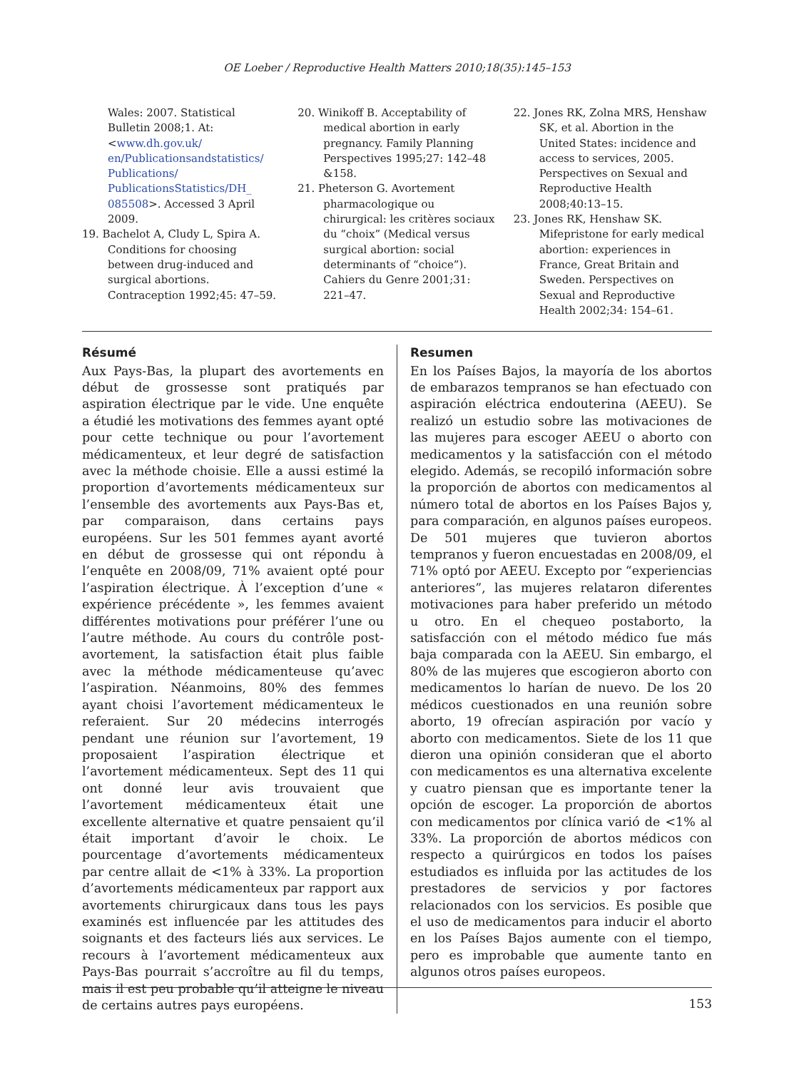OE Loeber / Reproductive Health Matters 2010;18(35):145–153
Wales: 2007. Statistical Bulletin 2008;1. At: <www.dh.gov.uk/ en/Publicationsandstatistics/ Publications/ PublicationsStatistics/DH_ 085508>. Accessed 3 April 2009.
19. Bachelot A, Cludy L, Spira A. Conditions for choosing between drug-induced and surgical abortions. Contraception 1992;45: 47–59.
20. Winikoff B. Acceptability of medical abortion in early pregnancy. Family Planning Perspectives 1995;27: 142–48 &158.
21. Pheterson G. Avortement pharmacologique ou chirurgical: les critères sociaux du “choix” (Medical versus surgical abortion: social determinants of “choice”). Cahiers du Genre 2001;31: 221–47.
22. Jones RK, Zolna MRS, Henshaw SK, et al. Abortion in the United States: incidence and access to services, 2005. Perspectives on Sexual and Reproductive Health 2008;40:13–15.
23. Jones RK, Henshaw SK. Mifepristone for early medical abortion: experiences in France, Great Britain and Sweden. Perspectives on Sexual and Reproductive Health 2002;34: 154–61.
Résumé
Aux Pays-Bas, la plupart des avortements en début de grossesse sont pratiqués par aspiration électrique par le vide. Une enquête a étudié les motivations des femmes ayant opté pour cette technique ou pour l’avortement médicamenteux, et leur degré de satisfaction avec la méthode choisie. Elle a aussi estimé la proportion d’avortements médicamenteux sur l’ensemble des avortements aux Pays-Bas et, par comparaison, dans certains pays européens. Sur les 501 femmes ayant avorté en début de grossesse qui ont répondu à l’enquête en 2008/09, 71% avaient opté pour l’aspiration électrique. À l’exception d’une « expérience précédente », les femmes avaient différentes motivations pour préférer l’une ou l’autre méthode. Au cours du contrôle post-avortement, la satisfaction était plus faible avec la méthode médicamenteuse qu’avec l’aspiration. Néanmoins, 80% des femmes ayant choisi l’avortement médicamenteux le referaient. Sur 20 médecins interrogés pendant une réunion sur l’avortement, 19 proposaient l’aspiration électrique et l’avortement médicamenteux. Sept des 11 qui ont donné leur avis trouvaient que l’avortement médicamenteux était une excellente alternative et quatre pensaient qu’il était important d’avoir le choix. Le pourcentage d’avortements médicamenteux par centre allait de <1% à 33%. La proportion d’avortements médicamenteux par rapport aux avortements chirurgicaux dans tous les pays examinés est influencée par les attitudes des soignants et des facteurs liés aux services. Le recours à l’avortement médicamenteux aux Pays-Bas pourrait s’accroître au fil du temps, mais il est peu probable qu’il atteigne le niveau de certains autres pays européens.
Resumen
En los Países Bajos, la mayoría de los abortos de embarazos tempranos se han efectuado con aspiración eléctrica endouterina (AEEU). Se realizó un estudio sobre las motivaciones de las mujeres para escoger AEEU o aborto con medicamentos y la satisfacción con el método elegido. Además, se recopiló información sobre la proporción de abortos con medicamentos al número total de abortos en los Países Bajos y, para comparación, en algunos países europeos. De 501 mujeres que tuvieron abortos tempranos y fueron encuestadas en 2008/09, el 71% optó por AEEU. Excepto por “experiencias anteriores”, las mujeres relataron diferentes motivaciones para haber preferido un método u otro. En el chequeo postaborto, la satisfacción con el método médico fue más baja comparada con la AEEU. Sin embargo, el 80% de las mujeres que escogieron aborto con medicamentos lo harían de nuevo. De los 20 médicos cuestionados en una reunión sobre aborto, 19 ofrecían aspiración por vacío y aborto con medicamentos. Siete de los 11 que dieron una opinión consideran que el aborto con medicamentos es una alternativa excelente y cuatro piensan que es importante tener la opción de escoger. La proporción de abortos con medicamentos por clínica varió de <1% al 33%. La proporción de abortos médicos con respecto a quirúrgicos en todos los países estudiados es influida por las actitudes de los prestadores de servicios y por factores relacionados con los servicios. Es posible que el uso de medicamentos para inducir el aborto en los Países Bajos aumente con el tiempo, pero es improbable que aumente tanto en algunos otros países europeos.
153